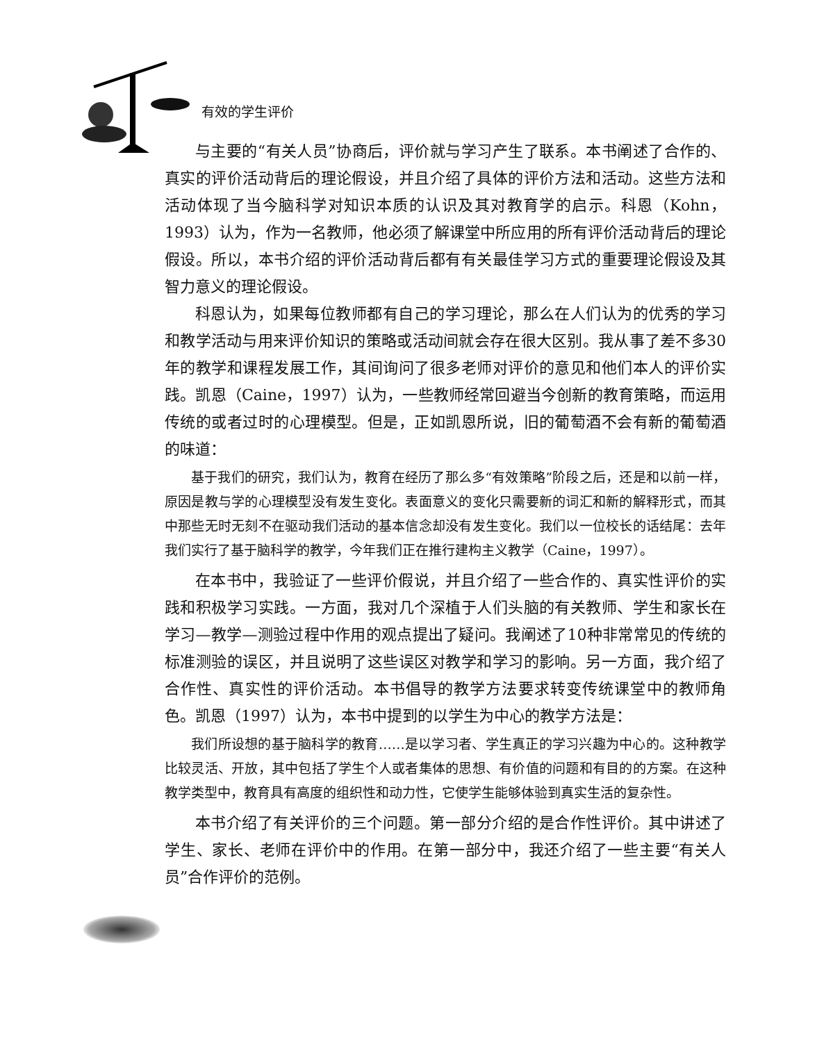有效的学生评价
与主要的“有关人员”协商后，评价就与学习产生了联系。本书阐述了合作的、真实的评价活动背后的理论假设，并且介绍了具体的评价方法和活动。这些方法和活动体现了当今脑科学对知识本质的认识及其对教育学的启示。科恩（Kohn，1993）认为，作为一名教师，他必须了解课堂中所应用的所有评价活动背后的理论假设。所以，本书介绍的评价活动背后都有有关最佳学习方式的重要理论假设及其智力意义的理论假设。
科恩认为，如果每位教师都有自己的学习理论，那么在人们认为的优秀的学习和教学活动与用来评价知识的策略或活动间就会存在很大区别。我从事了差不多30年的教学和课程发展工作，其间询问了很多老师对评价的意见和他们本人的评价实践。凯恩（Caine，1997）认为，一些教师经常回避当今创新的教育策略，而运用传统的或者过时的心理模型。但是，正如凯恩所说，旧的葡萄酒不会有新的葡萄酒的味道：
基于我们的研究，我们认为，教育在经历了那么多“有效策略”阶段之后，还是和以前一样，原因是教与学的心理模型没有发生变化。表面意义的变化只需要新的词汇和新的解释形式，而其中那些无时无刻不在驱动我们活动的基本信念却没有发生变化。我们以一位校长的话结尾：去年我们实行了基于脑科学的教学，今年我们正在推行建构主义教学（Caine，1997）。
在本书中，我验证了一些评价假说，并且介绍了一些合作的、真实性评价的实践和积极学习实践。一方面，我对几个深植于人们头脑的有关教师、学生和家长在学习—教学—测验过程中作用的观点提出了疑问。我阐述了10种非常常见的传统的标准测验的误区，并且说明了这些误区对教学和学习的影响。另一方面，我介绍了合作性、真实性的评价活动。本书倡导的教学方法要求转变传统课堂中的教师角色。凯恩（1997）认为，本书中提到的以学生为中心的教学方法是：
我们所设想的基于脑科学的教育……是以学习者、学生真正的学习兴趣为中心的。这种教学比较灵活、开放，其中包括了学生个人或者集体的思想、有价值的问题和有目的的方案。在这种教学类型中，教育具有高度的组织性和动力性，它使学生能够体验到真实生活的复杂性。
本书介绍了有关评价的三个问题。第一部分介绍的是合作性评价。其中讲述了学生、家长、老师在评价中的作用。在第一部分中，我还介绍了一些主要“有关人员”合作评价的范例。